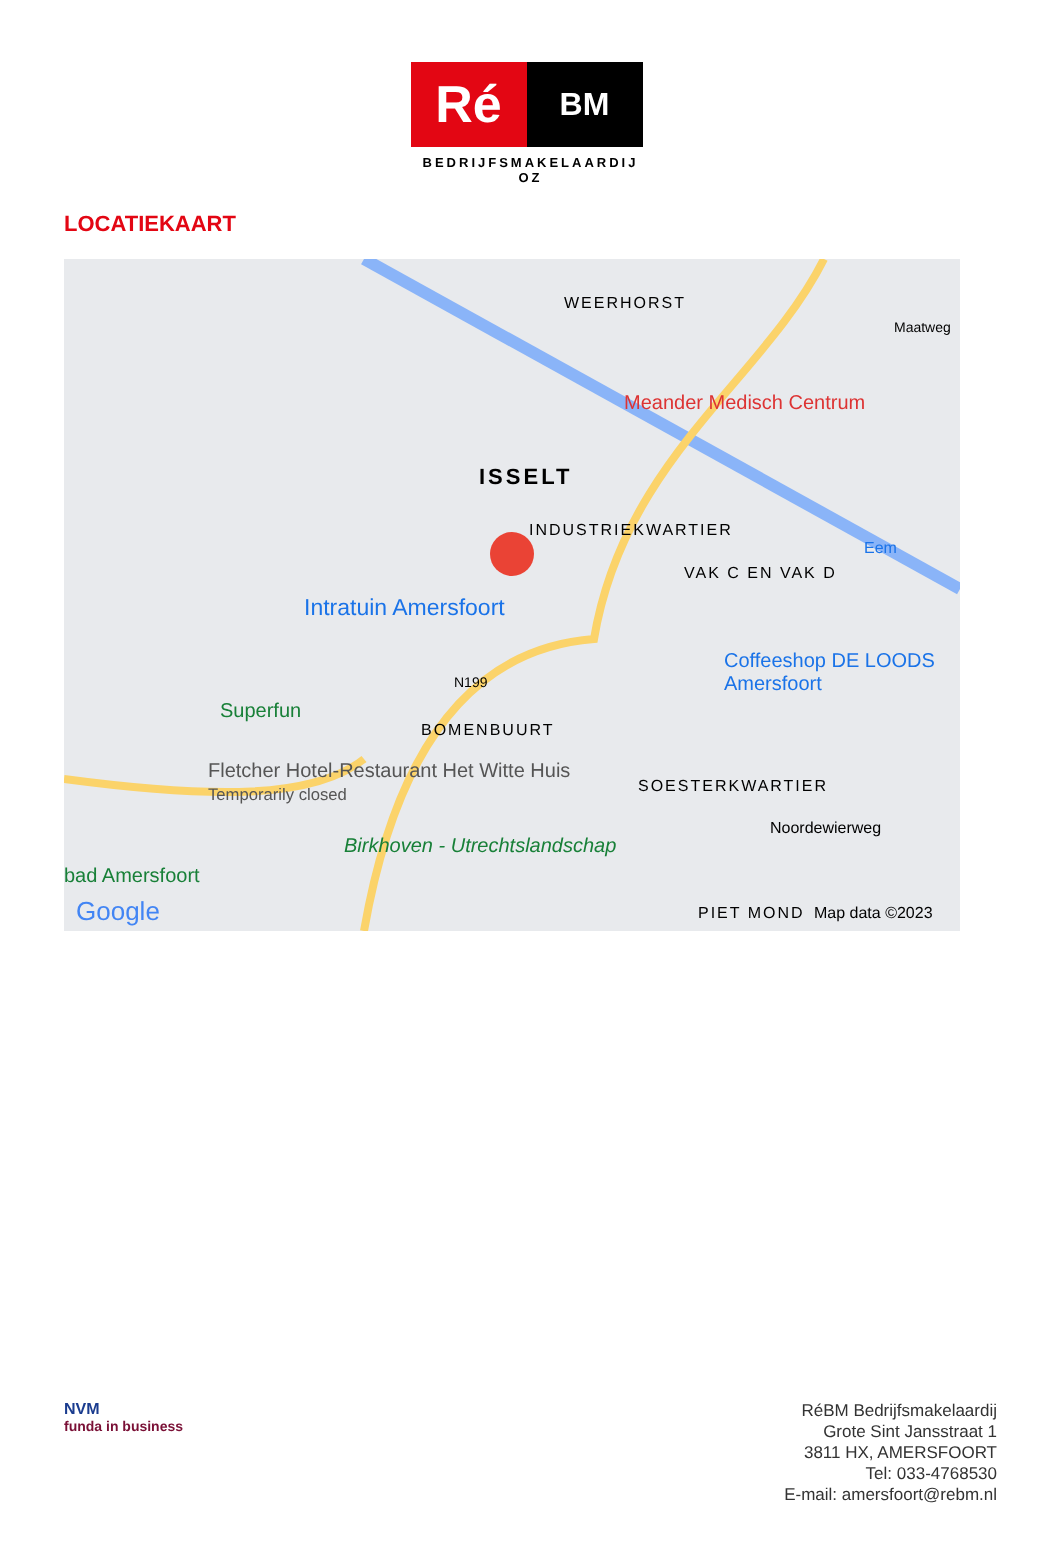Ré
BM
BEDRIJFSMAKELAARDIJ OZ
LOCATIEKAART
WEERHORST
Meander Medisch Centrum
ISSELT
INDUSTRIEKWARTIER
VAK C EN VAK D
Intratuin Amersfoort
Coffeeshop DE LOODS Amersfoort
N199
Superfun
BOMENBUURT
Fletcher Hotel-Restaurant Het Witte Huis
Temporarily closed SOESTERKWARTIER
Noordewierweg
Birkhoven - Utrechtslandschap
bad Amersfoort
Google PIET MOND Map data ©2023
Eem
Maatweg
NVM
funda in business
RéBM Bedrijfsmakelaardij
Grote Sint Jansstraat 1
3811 HX, AMERSFOORT
Tel: 033-4768530
E-mail: amersfoort@rebm.nl